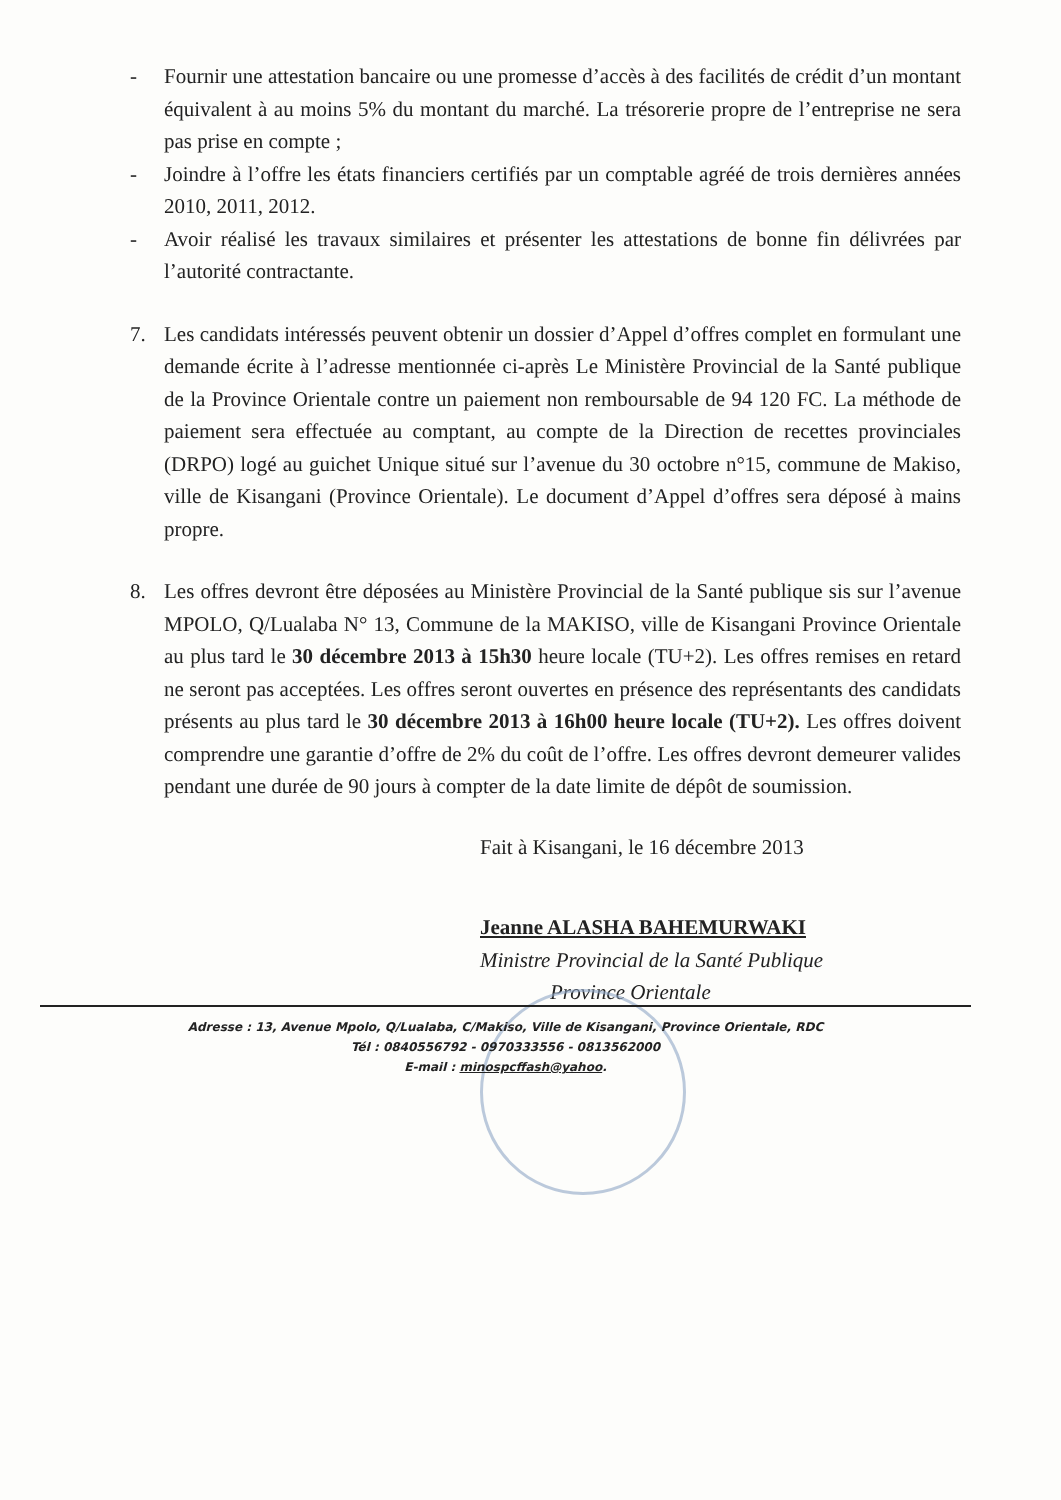- Fournir une attestation bancaire ou une promesse d’accès à des facilités de crédit d’un montant équivalent à au moins 5% du montant du marché. La trésorerie propre de l’entreprise ne sera pas prise en compte ;
- Joindre à l’offre les états financiers certifiés par un comptable agréé de trois dernières années 2010, 2011, 2012.
- Avoir réalisé les travaux similaires et présenter les attestations de bonne fin délivrées par l’autorité contractante.
7. Les candidats intéressés peuvent obtenir un dossier d’Appel d’offres complet en formulant une demande écrite à l’adresse mentionnée ci-après Le Ministère Provincial de la Santé publique de la Province Orientale contre un paiement non remboursable de 94 120 FC. La méthode de paiement sera effectuée au comptant, au compte de la Direction de recettes provinciales (DRPO) logé au guichet Unique situé sur l’avenue du 30 octobre n°15, commune de Makiso, ville de Kisangani (Province Orientale). Le document d’Appel d’offres sera déposé à mains propre.
8. Les offres devront être déposées au Ministère Provincial de la Santé publique sis sur l’avenue MPOLO, Q/Lualaba N° 13, Commune de la MAKISO, ville de Kisangani Province Orientale au plus tard le 30 décembre 2013 à 15h30 heure locale (TU+2). Les offres remises en retard ne seront pas acceptées. Les offres seront ouvertes en présence des représentants des candidats présents au plus tard le 30 décembre 2013 à 16h00 heure locale (TU+2). Les offres doivent comprendre une garantie d’offre de 2% du coût de l’offre. Les offres devront demeurer valides pendant une durée de 90 jours à compter de la date limite de dépôt de soumission.
Fait à Kisangani, le 16 décembre 2013
Jeanne ALASHA BAHEMURWAKI
Ministre Provincial de la Santé Publique
Province Orientale
Adresse : 13, Avenue Mpolo, Q/Lualaba, C/Makiso, Ville de Kisangani, Province Orientale, RDC
Tél : 0840556792 - 0970333556 - 0813562000
E-mail : minospcffash@yahoo.